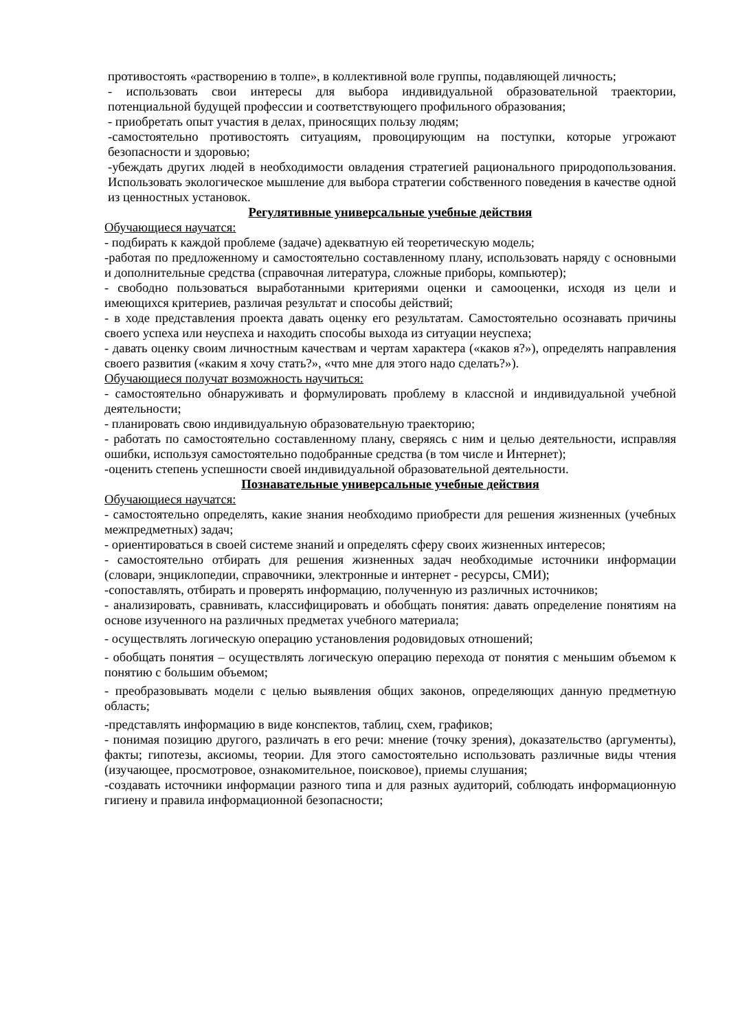противостоять «растворению в толпе», в коллективной воле группы, подавляющей личность;
- использовать свои интересы для выбора индивидуальной образовательной траектории, потенциальной будущей профессии и соответствующего профильного образования;
- приобретать опыт участия в делах, приносящих пользу людям;
-самостоятельно противостоять ситуациям, провоцирующим на поступки, которые угрожают безопасности и здоровью;
-убеждать других людей в необходимости овладения стратегией рационального природопользования. Использовать экологическое мышление для выбора стратегии собственного поведения в качестве одной из ценностных установок.
Регулятивные универсальные учебные действия
Обучающиеся научатся:
- подбирать к каждой проблеме (задаче) адекватную ей теоретическую модель;
-работая по предложенному и самостоятельно составленному плану, использовать наряду с основными и дополнительные средства (справочная литература, сложные приборы, компьютер);
- свободно пользоваться выработанными критериями оценки и самооценки, исходя из цели и имеющихся критериев, различая результат и способы действий;
- в ходе представления проекта давать оценку его результатам. Самостоятельно осознавать причины своего успеха или неуспеха и находить способы выхода из ситуации неуспеха;
- давать оценку своим личностным качествам и чертам характера («каков я?»), определять направления своего развития («каким я хочу стать?», «что мне для этого надо сделать?»).
Обучающиеся получат возможность научиться:
- самостоятельно обнаруживать и формулировать проблему в классной и индивидуальной учебной деятельности;
- планировать свою индивидуальную образовательную траекторию;
- работать по самостоятельно составленному плану, сверяясь с ним и целью деятельности, исправляя ошибки, используя самостоятельно подобранные средства (в том числе и Интернет);
-оценить степень успешности своей индивидуальной образовательной деятельности.
Познавательные универсальные учебные действия
Обучающиеся научатся:
- самостоятельно определять, какие знания необходимо приобрести для решения жизненных (учебных межпредметных) задач;
- ориентироваться в своей системе знаний и определять сферу своих жизненных интересов;
- самостоятельно отбирать для решения жизненных задач необходимые источники информации (словари, энциклопедии, справочники, электронные и интернет - ресурсы, СМИ);
-сопоставлять, отбирать и проверять информацию, полученную из различных источников;
- анализировать, сравнивать, классифицировать и обобщать понятия: давать определение понятиям на основе изученного на различных предметах учебного материала;
- осуществлять логическую операцию установления родовидовых отношений;
- обобщать понятия – осуществлять логическую операцию перехода от понятия с меньшим объемом к понятию с большим объемом;
- преобразовывать модели с целью выявления общих законов, определяющих данную предметную область;
-представлять информацию в виде конспектов, таблиц, схем, графиков;
- понимая позицию другого, различать в его речи: мнение (точку зрения), доказательство (аргументы), факты; гипотезы, аксиомы, теории. Для этого самостоятельно использовать различные виды чтения (изучающее, просмотровое, ознакомительное, поисковое), приемы слушания;
-создавать источники информации разного типа и для разных аудиторий, соблюдать информационную гигиену и правила информационной безопасности;